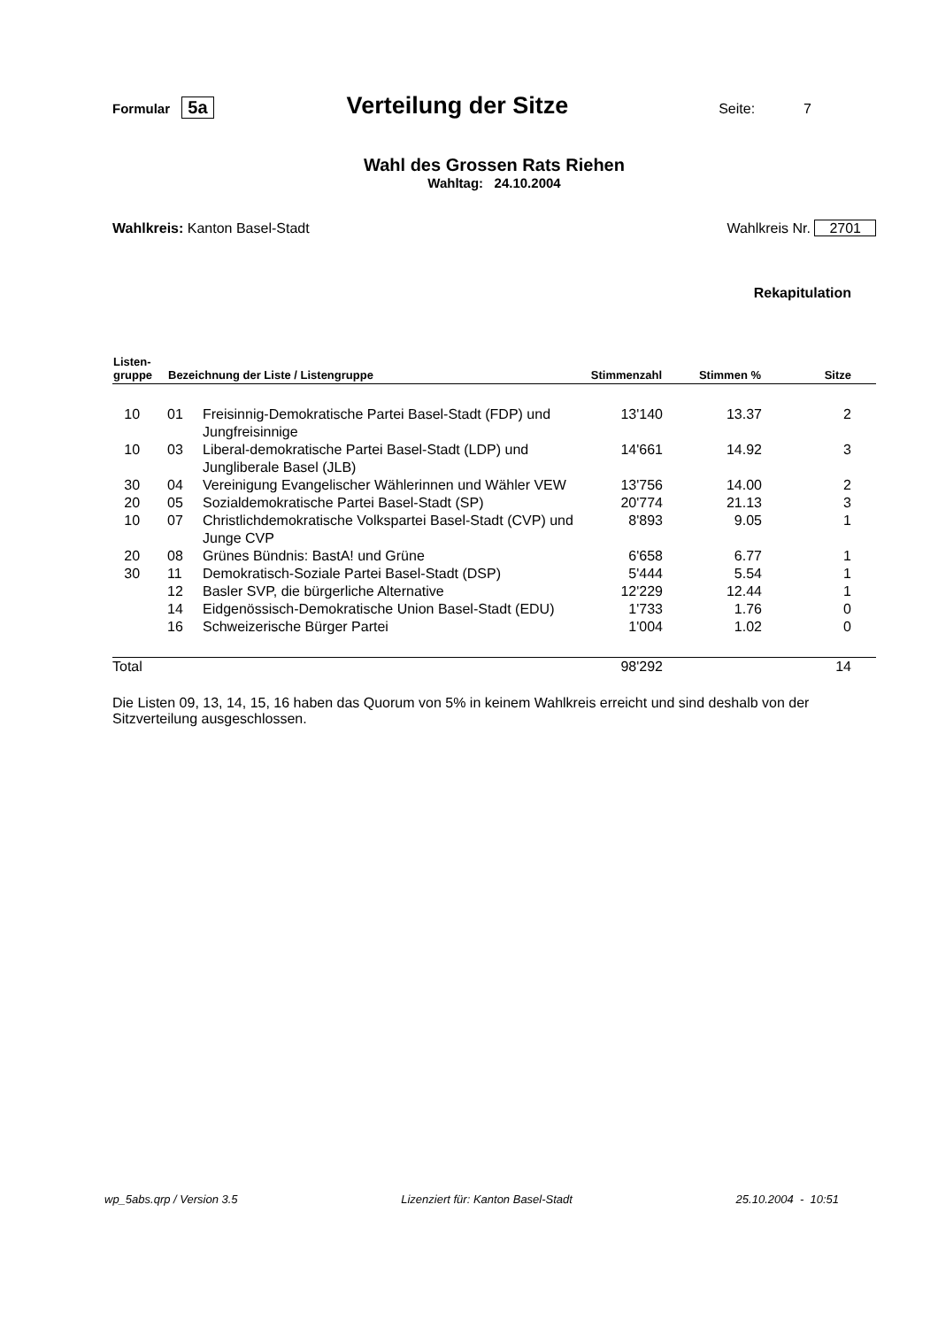Formular 5a Verteilung der Sitze Seite: 7
Wahl des Grossen Rats Riehen
Wahltag: 24.10.2004
Wahlkreis: Kanton Basel-Stadt Wahlkreis Nr. 2701
Rekapitulation
| Listen- gruppe | Bezeichnung der Liste / Listengruppe | | Stimmenzahl | Stimmen % | Sitze |
| --- | --- | --- | --- | --- | --- |
| 10 | 01 | Freisinnig-Demokratische Partei Basel-Stadt (FDP) und Jungfreisinnige | 13'140 | 13.37 | 2 |
| 10 | 03 | Liberal-demokratische Partei Basel-Stadt (LDP) und Jungliberale Basel (JLB) | 14'661 | 14.92 | 3 |
| 30 | 04 | Vereinigung Evangelischer Wählerinnen und Wähler VEW | 13'756 | 14.00 | 2 |
| 20 | 05 | Sozialdemokratische Partei Basel-Stadt (SP) | 20'774 | 21.13 | 3 |
| 10 | 07 | Christlichdemokratische Volkspartei Basel-Stadt (CVP) und Junge CVP | 8'893 | 9.05 | 1 |
| 20 | 08 | Grünes Bündnis: BastA! und Grüne | 6'658 | 6.77 | 1 |
| 30 | 11 | Demokratisch-Soziale Partei Basel-Stadt (DSP) | 5'444 | 5.54 | 1 |
| | 12 | Basler SVP, die bürgerliche Alternative | 12'229 | 12.44 | 1 |
| | 14 | Eidgenössisch-Demokratische Union Basel-Stadt (EDU) | 1'733 | 1.76 | 0 |
| | 16 | Schweizerische Bürger Partei | 1'004 | 1.02 | 0 |
| Total | | | 98'292 | | 14 |
Die Listen 09, 13, 14, 15, 16 haben das Quorum von 5% in keinem Wahlkreis erreicht und sind deshalb von der Sitzverteilung ausgeschlossen.
wp_5abs.qrp / Version 3.5 Lizenziert für: Kanton Basel-Stadt 25.10.2004 - 10:51